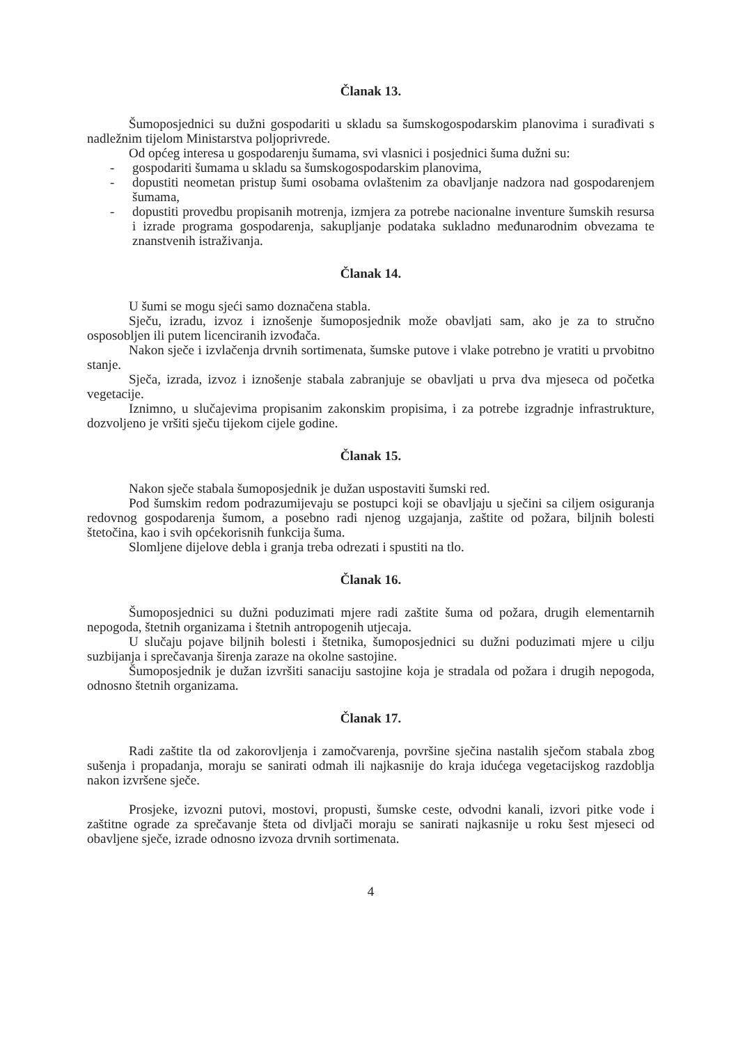Članak 13.
Šumoposjednici su dužni gospodariti u skladu sa šumskogospodarskim planovima i surađivati s nadležnim tijelom Ministarstva poljoprivrede.
Od općeg interesa u gospodarenju šumama, svi vlasnici i posjednici šuma dužni su:
- gospodariti šumama u skladu sa šumskogospodarskim planovima,
- dopustiti neometan pristup šumi osobama ovlaštenim za obavljanje nadzora nad gospodarenjem šumama,
- dopustiti provedbu propisanih motrenja, izmjera za potrebe nacionalne inventure šumskih resursa i izrade programa gospodarenja, sakupljanje podataka sukladno međunarodnim obvezama te znanstvenih istraživanja.
Članak 14.
U šumi se mogu sjeći samo doznačena stabla.
Sječu, izradu, izvoz i iznošenje šumoposjednik može obavljati sam, ako je za to stručno osposobljen ili putem licenciranih izvođača.
Nakon sječe i izvlačenja drvnih sortimenata, šumske putove i vlake potrebno je vratiti u prvobitno stanje.
Sječa, izrada, izvoz i iznošenje stabala zabranjuje se obavljati u prva dva mjeseca od početka vegetacije.
Iznimno, u slučajevima propisanim zakonskim propisima, i za potrebe izgradnje infrastrukture, dozvoljeno je vršiti sječu tijekom cijele godine.
Članak 15.
Nakon sječe stabala šumoposjednik je dužan uspostaviti šumski red.
Pod šumskim redom podrazumijevaju se postupci koji se obavljaju u sječini sa ciljem osiguranja redovnog gospodarenja šumom, a posebno radi njenog uzgajanja, zaštite od požara, biljnih bolesti štetočina, kao i svih općekorisnih funkcija šuma.
Slomljene dijelove debla i granja treba odrezati i spustiti na tlo.
Članak 16.
Šumoposjednici su dužni poduzimati mjere radi zaštite šuma od požara, drugih elementarnih nepogoda, štetnih organizama i štetnih antropogenih utjecaja.
U slučaju pojave biljnih bolesti i štetnika, šumoposjednici su dužni poduzimati mjere u cilju suzbijanja i sprečavanja širenja zaraze na okolne sastojine.
Šumoposjednik je dužan izvršiti sanaciju sastojine koja je stradala od požara i drugih nepogoda, odnosno štetnih organizama.
Članak 17.
Radi zaštite tla od zakorovljenja i zamočvarenja, površine sječina nastalih sječom stabala zbog sušenja i propadanja, moraju se sanirati odmah ili najkasnije do kraja idućega vegetacijskog razdoblja nakon izvršene sječe.
Prosjeke, izvozni putovi, mostovi, propusti, šumske ceste, odvodni kanali, izvori pitke vode i zaštitne ograde za sprečavanje šteta od divljači moraju se sanirati najkasnije u roku šest mjeseci od obavljene sječe, izrade odnosno izvoza drvnih sortimenata.
4